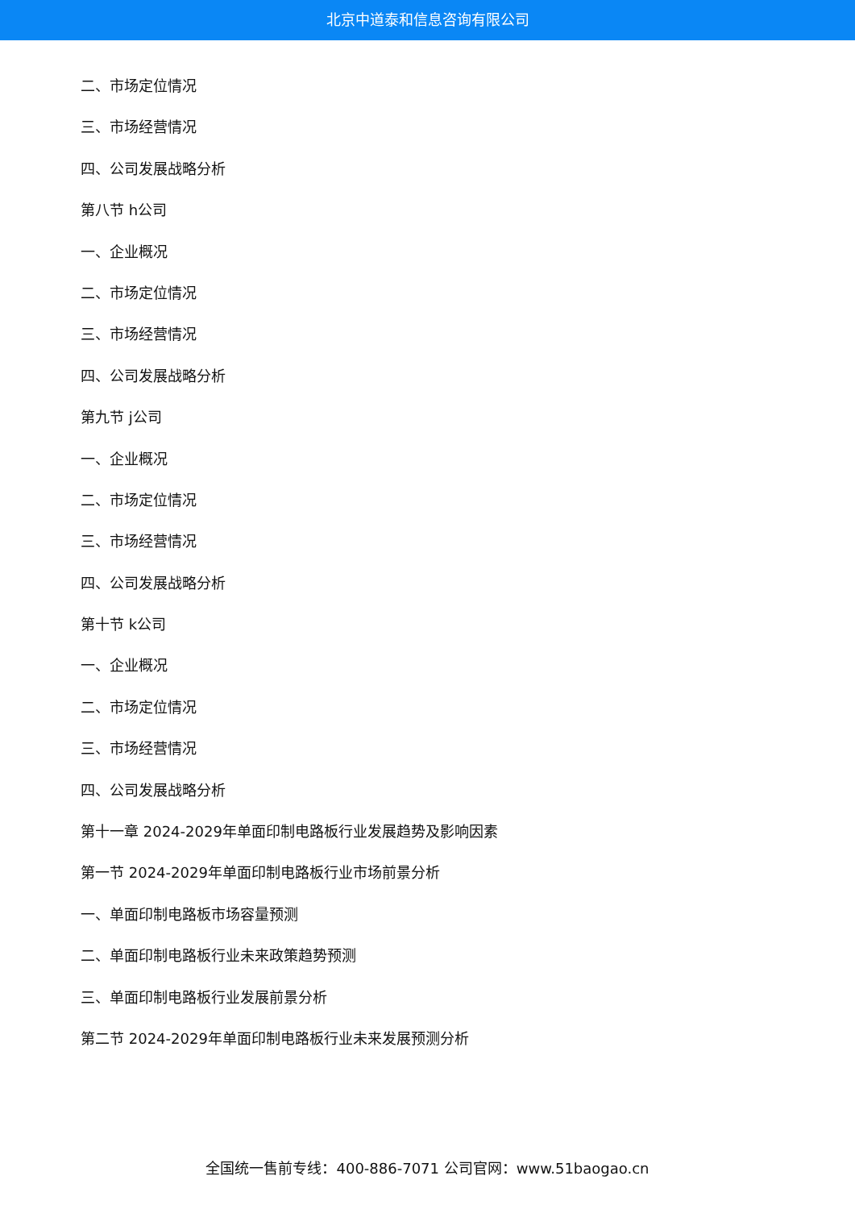北京中道泰和信息咨询有限公司
二、市场定位情况
三、市场经营情况
四、公司发展战略分析
第八节 h公司
一、企业概况
二、市场定位情况
三、市场经营情况
四、公司发展战略分析
第九节 j公司
一、企业概况
二、市场定位情况
三、市场经营情况
四、公司发展战略分析
第十节 k公司
一、企业概况
二、市场定位情况
三、市场经营情况
四、公司发展战略分析
第十一章 2024-2029年单面印制电路板行业发展趋势及影响因素
第一节 2024-2029年单面印制电路板行业市场前景分析
一、单面印制电路板市场容量预测
二、单面印制电路板行业未来政策趋势预测
三、单面印制电路板行业发展前景分析
第二节 2024-2029年单面印制电路板行业未来发展预测分析
全国统一售前专线：400-886-7071 公司官网：www.51baogao.cn